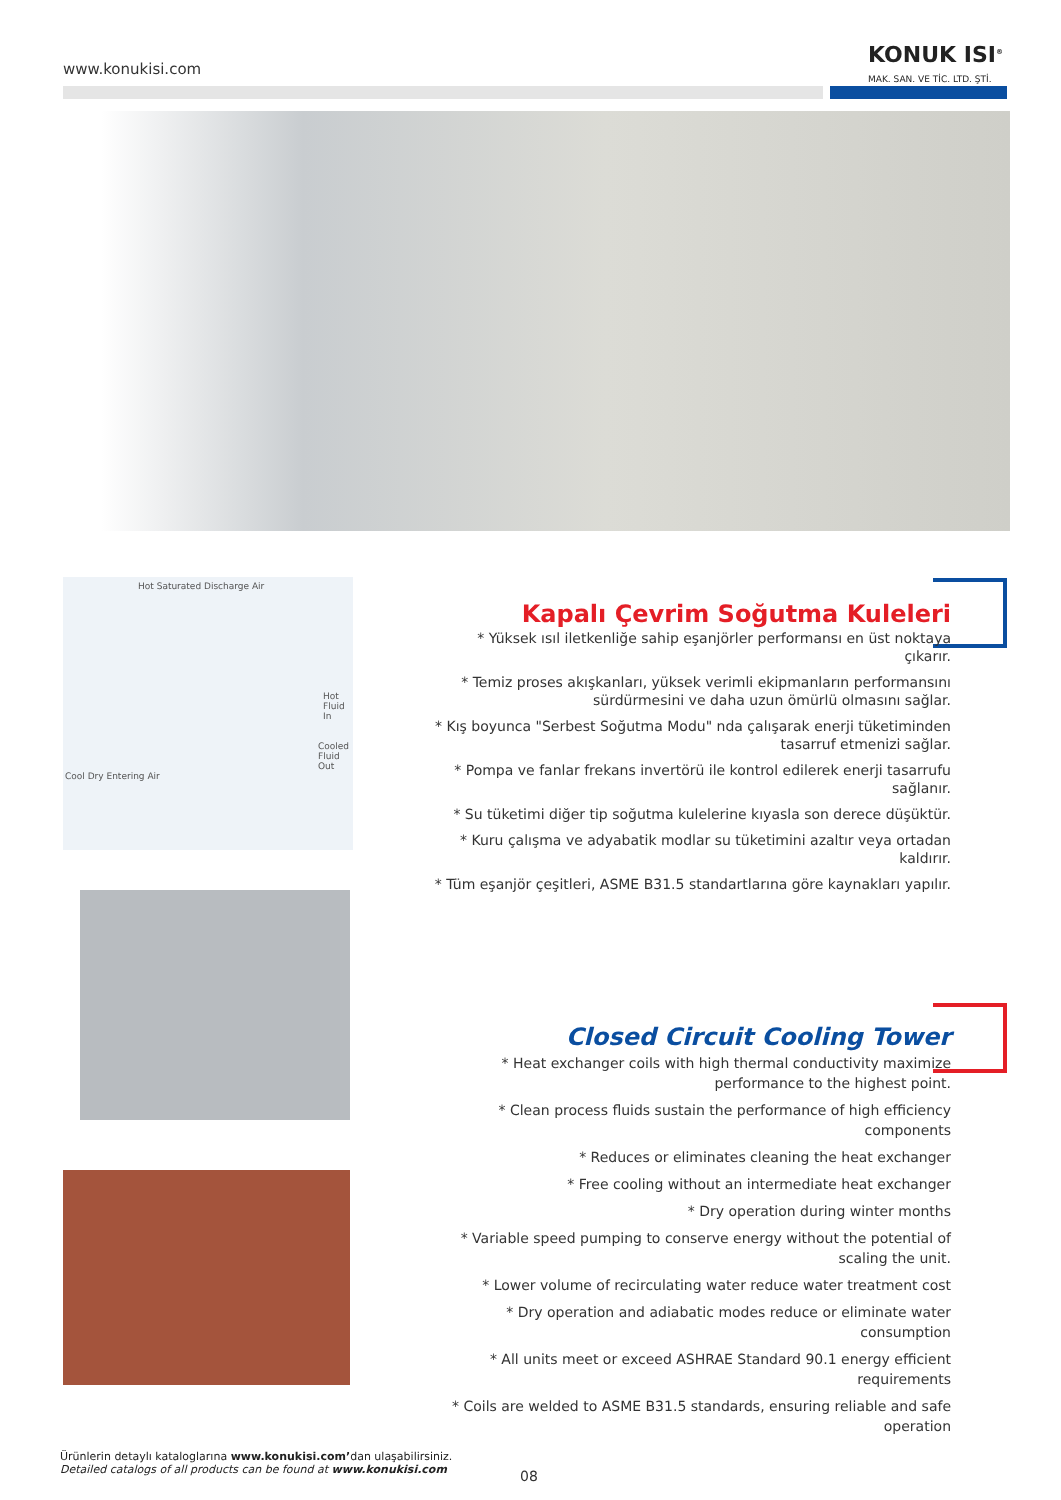www.konukisi.com
KONUK ISI<sup>®</sup>
MAK. SAN. VE TİC. LTD. ŞTİ.
Hot Saturated Discharge Air
Hot Fluid In
Cooled Fluid Out
Cool Dry Entering Air
Kapalı Çevrim Soğutma Kuleleri
* Yüksek ısıl iletkenliğe sahip eşanjörler performansı en üst noktaya çıkarır.
* Temiz proses akışkanları, yüksek verimli ekipmanların performansını sürdürmesini ve daha uzun ömürlü olmasını sağlar.
* Kış boyunca "Serbest Soğutma Modu" nda çalışarak enerji tüketiminden tasarruf etmenizi sağlar.
* Pompa ve fanlar frekans invertörü ile kontrol edilerek enerji tasarrufu sağlanır.
* Su tüketimi diğer tip soğutma kulelerine kıyasla son derece düşüktür.
* Kuru çalışma ve adyabatik modlar su tüketimini azaltır veya ortadan kaldırır.
* Tüm eşanjör çeşitleri, ASME B31.5 standartlarına göre kaynakları yapılır.
Closed Circuit Cooling Tower
* Heat exchanger coils with high thermal conductivity maximize performance to the highest point.
* Clean process fluids sustain the performance of high efficiency components
* Reduces or eliminates cleaning the heat exchanger
* Free cooling without an intermediate heat exchanger
* Dry operation during winter months
* Variable speed pumping to conserve energy without the potential of scaling the unit.
* Lower volume of recirculating water reduce water treatment cost
* Dry operation and adiabatic modes reduce or eliminate water consumption
* All units meet or exceed ASHRAE Standard 90.1 energy efficient requirements
* Coils are welded to ASME B31.5 standards, ensuring reliable and safe operation
Ürünlerin detaylı kataloglarına www.konukisi.com’dan ulaşabilirsiniz.
Detailed catalogs of all products can be found at www.konukisi.com
08